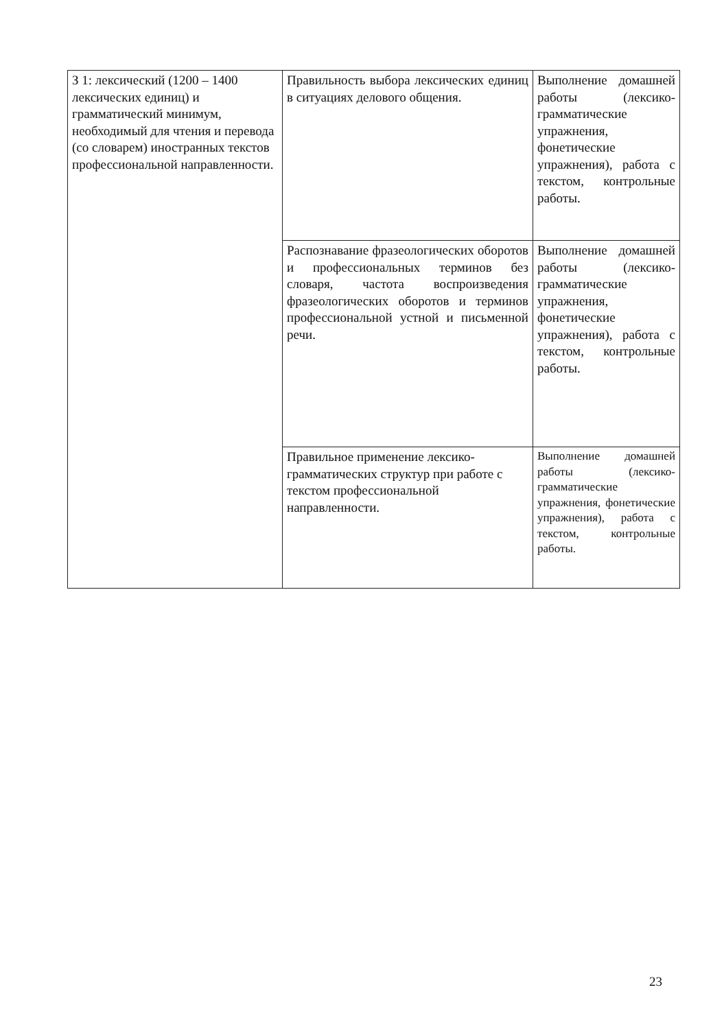| З 1: лексический (1200 – 1400 лексических единиц) и грамматический минимум, необходимый для чтения и перевода (со словарем) иностранных текстов профессиональной направленности. | Правильность выбора лексических единиц в ситуациях делового общения. | Выполнение домашней работы (лексико-грамматические упражнения, фонетические упражнения), работа с текстом, контрольные работы. |
| | Распознавание фразеологических оборотов и профессиональных терминов без словаря, частота воспроизведения фразеологических оборотов и терминов профессиональной устной и письменной речи. | Выполнение домашней работы (лексико-грамматические упражнения, фонетические упражнения), работа с текстом, контрольные работы. |
| | Правильное применение лексико-грамматических структур при работе с текстом профессиональной направленности. | Выполнение домашней работы (лексико-грамматические упражнения, фонетические упражнения), работа с текстом, контрольные работы. |
23